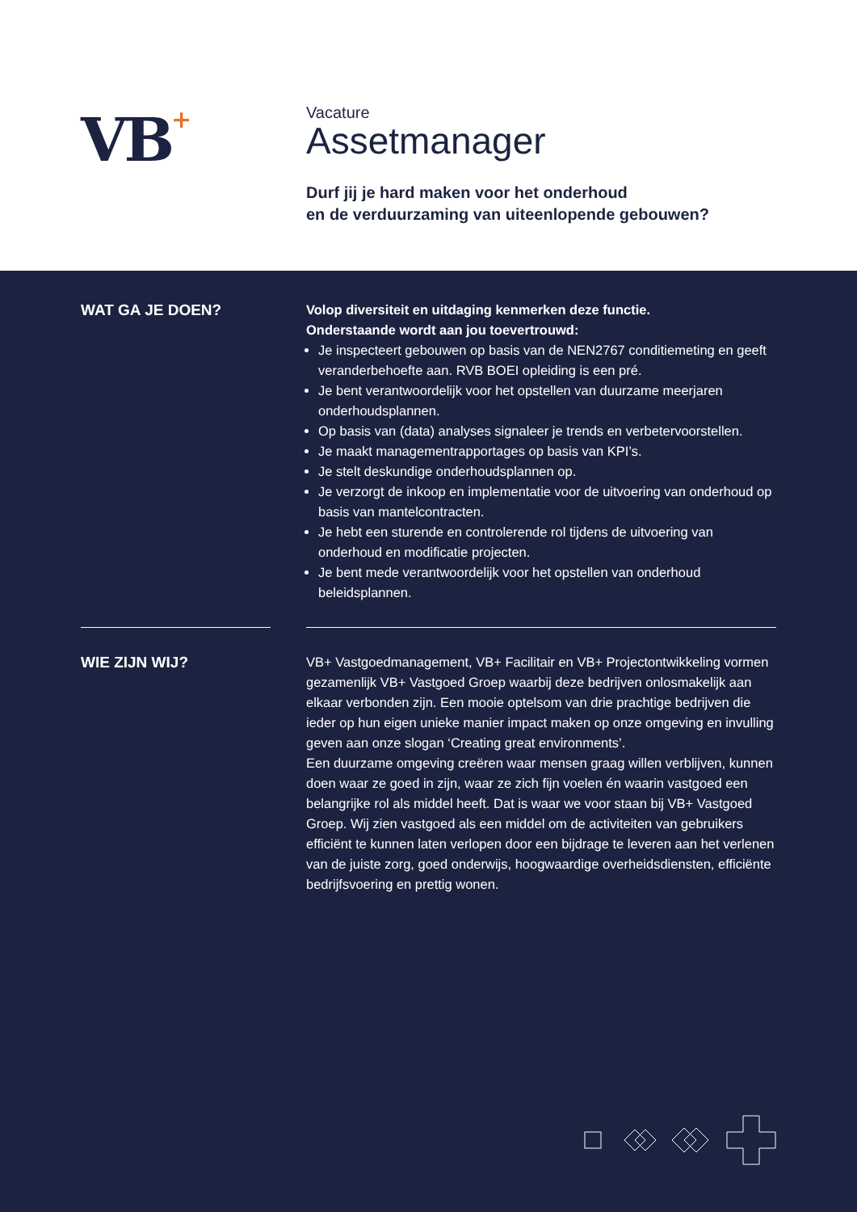VB+
Vacature
Assetmanager
Durf jij je hard maken voor het onderhoud
en de verduurzaming van uiteenlopende gebouwen?
WAT GA JE DOEN?
Volop diversiteit en uitdaging kenmerken deze functie.
Onderstaande wordt aan jou toevertrouwd:
Je inspecteert gebouwen op basis van de NEN2767 conditiemeting en geeft veranderbehoefte aan. RVB BOEI opleiding is een pré.
Je bent verantwoordelijk voor het opstellen van duurzame meerjaren onderhoudsplannen.
Op basis van (data) analyses signaleer je trends en verbetervoorstellen.
Je maakt managementrapportages op basis van KPI’s.
Je stelt deskundige onderhoudsplannen op.
Je verzorgt de inkoop en implementatie voor de uitvoering van onderhoud op basis van mantelcontracten.
Je hebt een sturende en controlerende rol tijdens de uitvoering van onderhoud en modificatie projecten.
Je bent mede verantwoordelijk voor het opstellen van onderhoud beleidsplannen.
WIE ZIJN WIJ?
VB+ Vastgoedmanagement, VB+ Facilitair en VB+ Projectontwikkeling vormen gezamenlijk VB+ Vastgoed Groep waarbij deze bedrijven onlosmakelijk aan elkaar verbonden zijn. Een mooie optelsom van drie prachtige bedrijven die ieder op hun eigen unieke manier impact maken op onze omgeving en invulling geven aan onze slogan ‘Creating great environments’.
Een duurzame omgeving creëren waar mensen graag willen verblijven, kunnen doen waar ze goed in zijn, waar ze zich fijn voelen én waarin vastgoed een belangrijke rol als middel heeft. Dat is waar we voor staan bij VB+ Vastgoed Groep. Wij zien vastgoed als een middel om de activiteiten van gebruikers efficiënt te kunnen laten verlopen door een bijdrage te leveren aan het verlenen van de juiste zorg, goed onderwijs, hoogwaardige overheidsdiensten, efficiënte bedrijfsvoering en prettig wonen.